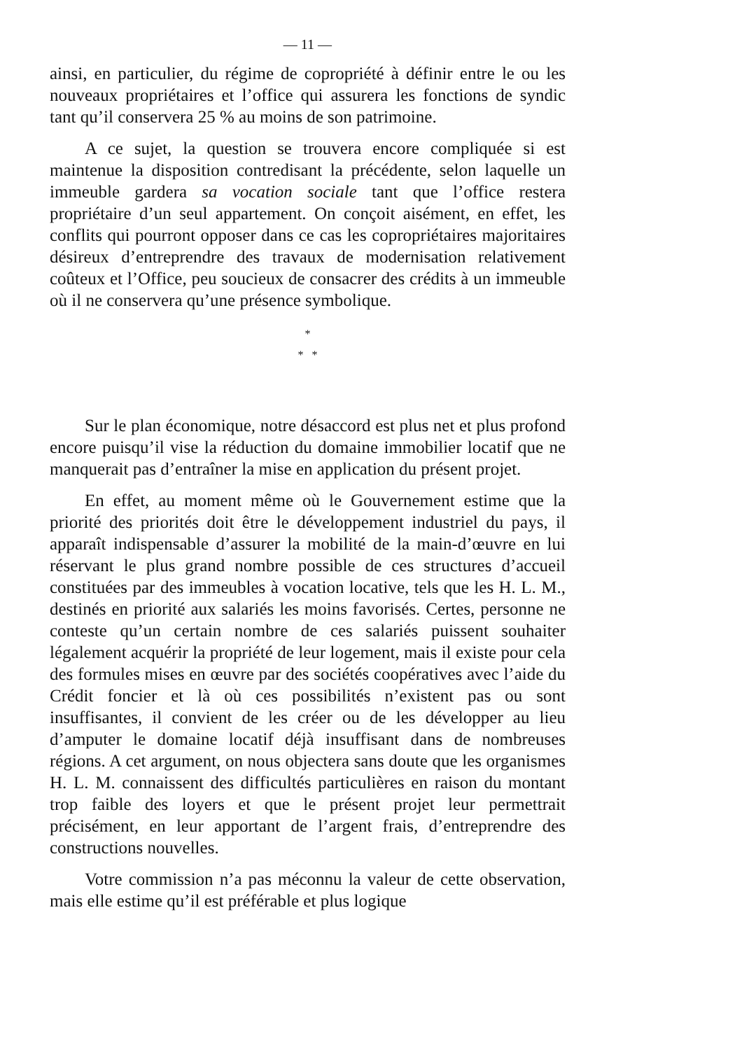— 11 —
ainsi, en particulier, du régime de copropriété à définir entre le ou les nouveaux propriétaires et l’office qui assurera les fonctions de syndic tant qu’il conservera 25 % au moins de son patrimoine.
A ce sujet, la question se trouvera encore compliquée si est maintenue la disposition contredisant la précédente, selon laquelle un immeuble gardera sa vocation sociale tant que l’office restera propriétaire d’un seul appartement. On conçoit aisément, en effet, les conflits qui pourront opposer dans ce cas les copropriétaires majoritaires désireux d’entreprendre des travaux de modernisation relativement coûteux et l’Office, peu soucieux de consacrer des crédits à un immeuble où il ne conservera qu’une présence symbolique.
*
* *
Sur le plan économique, notre désaccord est plus net et plus profond encore puisqu’il vise la réduction du domaine immobilier locatif que ne manquerait pas d’entraîner la mise en application du présent projet.
En effet, au moment même où le Gouvernement estime que la priorité des priorités doit être le développement industriel du pays, il apparaît indispensable d’assurer la mobilité de la main-d’œuvre en lui réservant le plus grand nombre possible de ces structures d’accueil constituées par des immeubles à vocation locative, tels que les H. L. M., destinés en priorité aux salariés les moins favorisés. Certes, personne ne conteste qu’un certain nombre de ces salariés puissent souhaiter légalement acquérir la propriété de leur logement, mais il existe pour cela des formules mises en œuvre par des sociétés coopératives avec l’aide du Crédit foncier et là où ces possibilités n’existent pas ou sont insuffisantes, il convient de les créer ou de les développer au lieu d’amputer le domaine locatif déjà insuffisant dans de nombreuses régions. A cet argument, on nous objectera sans doute que les organismes H. L. M. connaissent des difficultés particulières en raison du montant trop faible des loyers et que le présent projet leur permettrait précisément, en leur apportant de l’argent frais, d’entreprendre des constructions nouvelles.
Votre commission n’a pas méconnu la valeur de cette observation, mais elle estime qu’il est préférable et plus logique